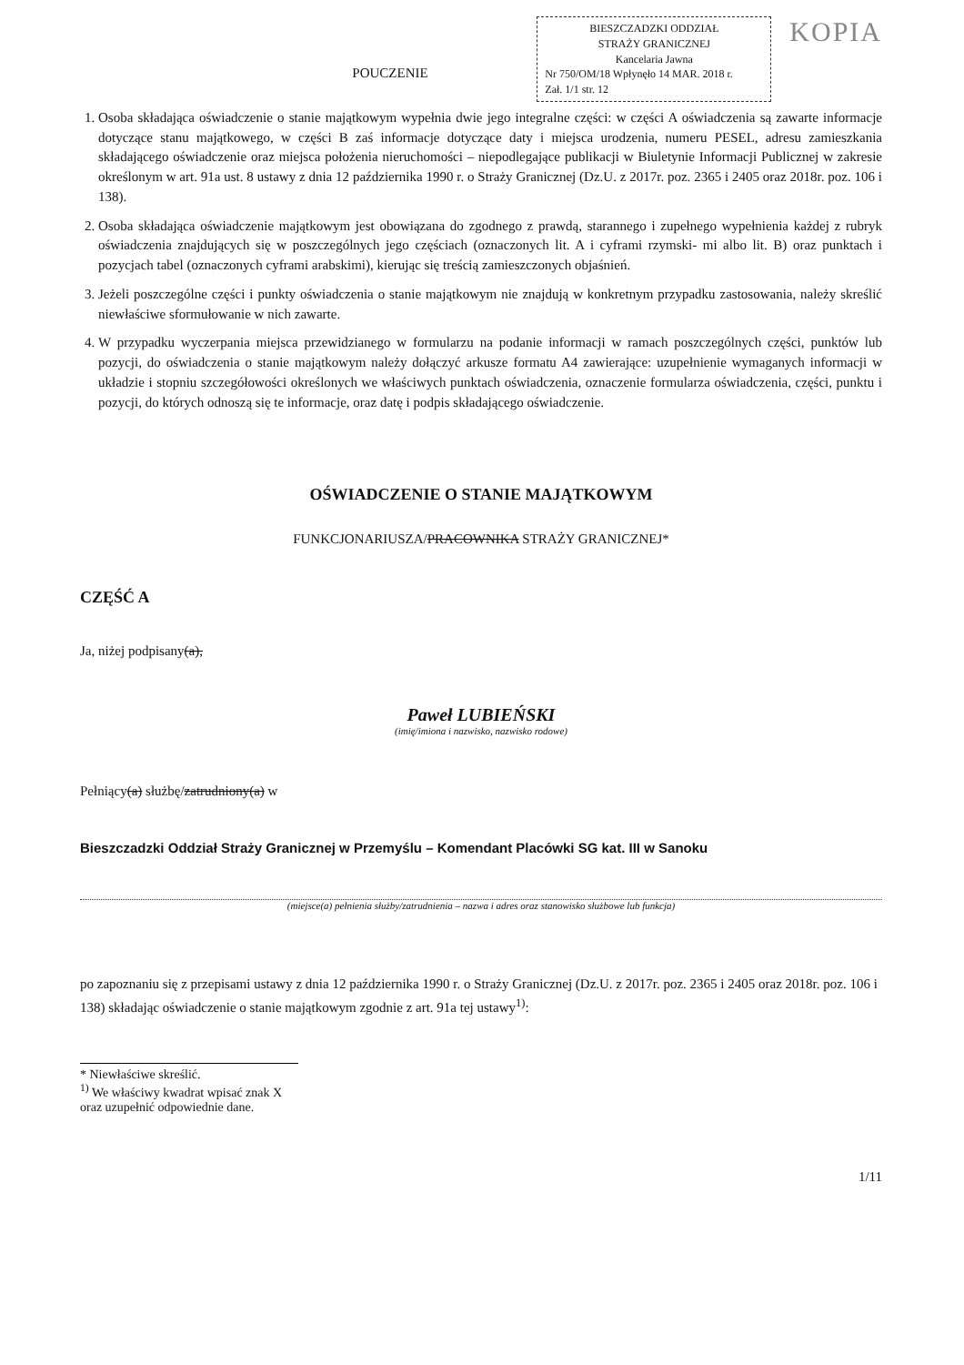BIESZCZADZKI ODDZIAŁ
STRAŻY GRANICZNEJ
Kancelaria Jawna
Nr 750/OM/18 Wpłynęło 14 MAR. 2018 r.
Zał. 1/1 str. 12
KOPIA
POUCZENIE
1. Osoba składająca oświadczenie o stanie majątkowym wypełnia dwie jego integralne części: w części A oświadczenia są zawarte informacje dotyczące stanu majątkowego, w części B zaś informacje dotyczące daty i miejsca urodzenia, numeru PESEL, adresu zamieszkania składającego oświadczenie oraz miejsca położenia nieruchomości – niepodlegające publikacji w Biuletynie Informacji Publicznej w zakresie określonym w art. 91a ust. 8 ustawy z dnia 12 października 1990 r. o Straży Granicznej (Dz.U. z 2017r. poz. 2365 i 2405 oraz 2018r. poz. 106 i 138).
2. Osoba składająca oświadczenie majątkowym jest obowiązana do zgodnego z prawdą, starannego i zupełnego wypełnienia każdej z rubryk oświadczenia znajdujących się w poszczególnych jego częściach (oznaczonych lit. A i cyframi rzymski- mi albo lit. B) oraz punktach i pozycjach tabel (oznaczonych cyframi arabskimi), kierując się treścią zamieszczonych objaśnień.
3. Jeżeli poszczególne części i punkty oświadczenia o stanie majątkowym nie znajdują w konkretnym przypadku zastosowania, należy skreślić niewłaściwe sformułowanie w nich zawarte.
4. W przypadku wyczerpania miejsca przewidzianego w formularzu na podanie informacji w ramach poszczególnych części, punktów lub pozycji, do oświadczenia o stanie majątkowym należy dołączyć arkusze formatu A4 zawierające: uzupełnienie wymaganych informacji w układzie i stopniu szczegółowości określonych we właściwych punktach oświadczenia, oznaczenie formularza oświadczenia, części, punktu i pozycji, do których odnoszą się te informacje, oraz datę i podpis składającego oświadczenie.
OŚWIADCZENIE O STANIE MAJĄTKOWYM
FUNKCJONARIUSZA/PRACOWNIKA STRAŻY GRANICZNEJ*
CZĘŚĆ A
Ja, niżej podpisany(a),
Paweł LUBIEŃSKI
(imię/imiona i nazwisko, nazwisko rodowe)
Pełniący(a) służbę/zatrudniony(a) w
Bieszczadzki Oddział Straży Granicznej w Przemyślu – Komendant Placówki SG kat. III w Sanoku
(miejsce(a) pełnienia służby/zatrudnienia – nazwa i adres oraz stanowisko służbowe lub funkcja)
po zapoznaniu się z przepisami ustawy z dnia 12 października 1990 r. o Straży Granicznej (Dz.U. z 2017r. poz. 2365 i 2405 oraz 2018r. poz. 106 i 138) składając oświadczenie o stanie majątkowym zgodnie z art. 91a tej ustawy<sup>1)</sup>:
* Niewłaściwe skreślić.
<sup>1)</sup> We właściwy kwadrat wpisać znak X oraz uzupełnić odpowiednie dane.
1/11